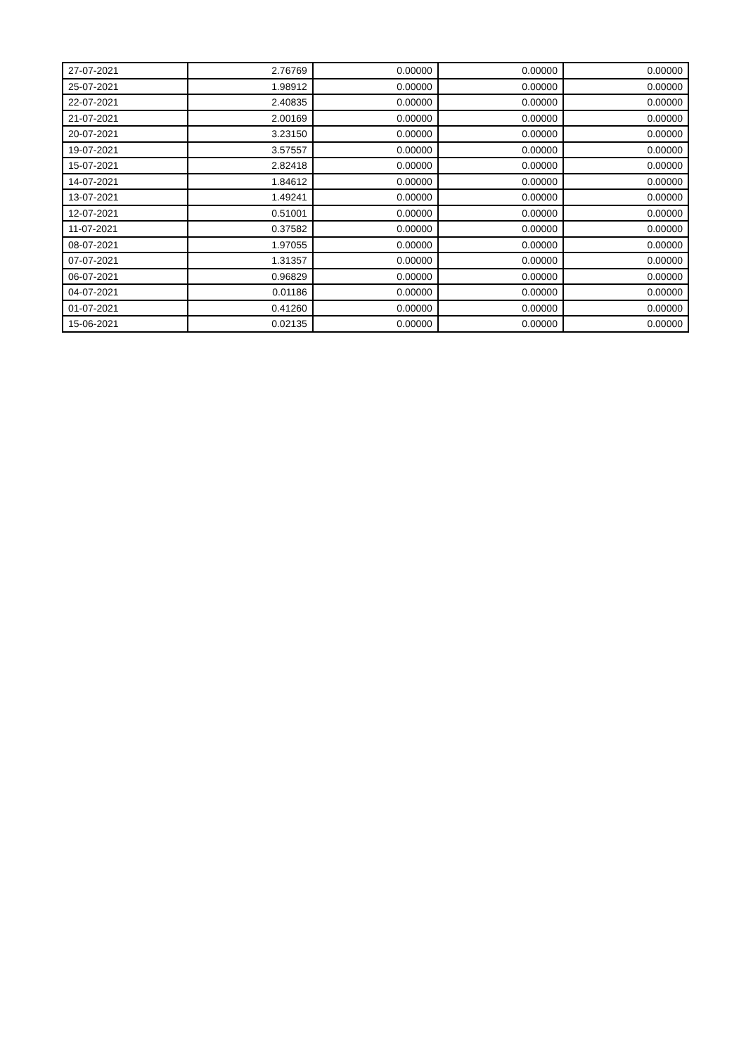| 27-07-2021 | 2.76769 | 0.00000 | 0.00000 | 0.00000 |
| 25-07-2021 | 1.98912 | 0.00000 | 0.00000 | 0.00000 |
| 22-07-2021 | 2.40835 | 0.00000 | 0.00000 | 0.00000 |
| 21-07-2021 | 2.00169 | 0.00000 | 0.00000 | 0.00000 |
| 20-07-2021 | 3.23150 | 0.00000 | 0.00000 | 0.00000 |
| 19-07-2021 | 3.57557 | 0.00000 | 0.00000 | 0.00000 |
| 15-07-2021 | 2.82418 | 0.00000 | 0.00000 | 0.00000 |
| 14-07-2021 | 1.84612 | 0.00000 | 0.00000 | 0.00000 |
| 13-07-2021 | 1.49241 | 0.00000 | 0.00000 | 0.00000 |
| 12-07-2021 | 0.51001 | 0.00000 | 0.00000 | 0.00000 |
| 11-07-2021 | 0.37582 | 0.00000 | 0.00000 | 0.00000 |
| 08-07-2021 | 1.97055 | 0.00000 | 0.00000 | 0.00000 |
| 07-07-2021 | 1.31357 | 0.00000 | 0.00000 | 0.00000 |
| 06-07-2021 | 0.96829 | 0.00000 | 0.00000 | 0.00000 |
| 04-07-2021 | 0.01186 | 0.00000 | 0.00000 | 0.00000 |
| 01-07-2021 | 0.41260 | 0.00000 | 0.00000 | 0.00000 |
| 15-06-2021 | 0.02135 | 0.00000 | 0.00000 | 0.00000 |